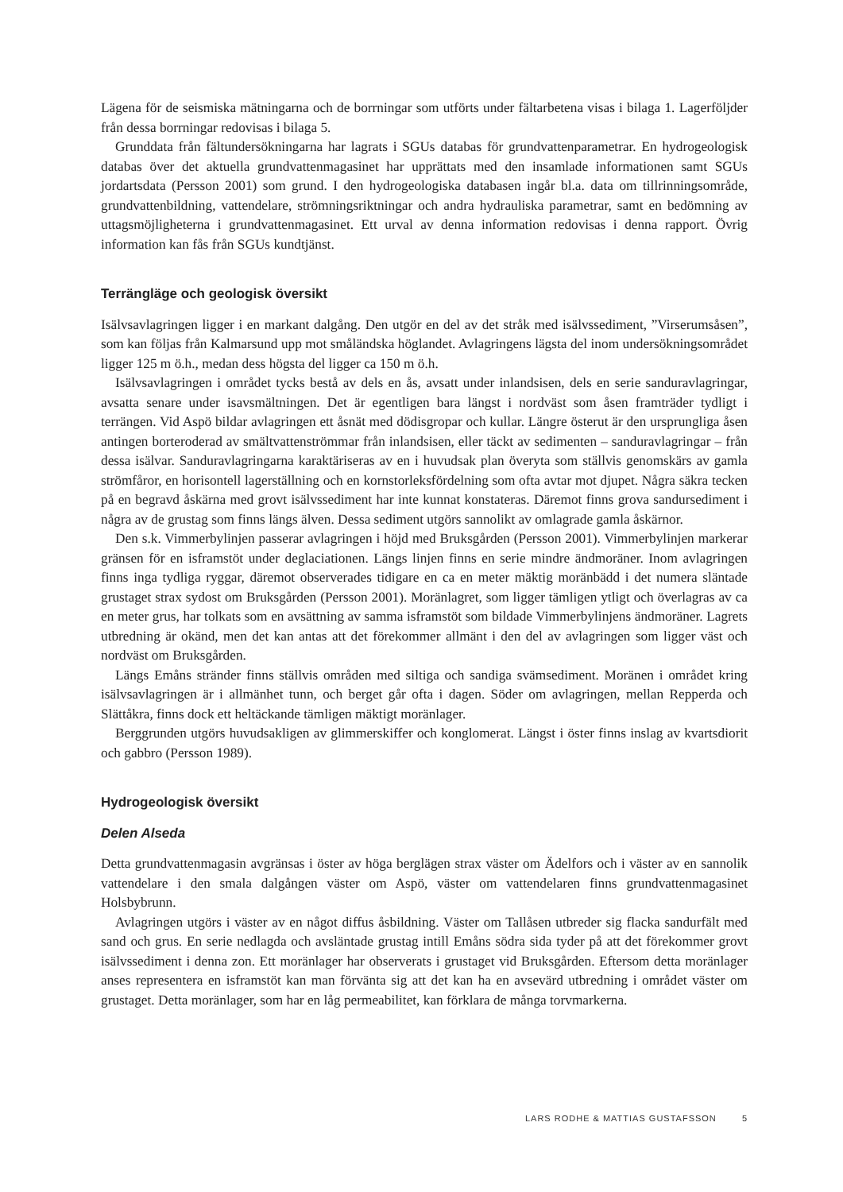Lägena för de seismiska mätningarna och de borrningar som utförts under fältarbetena visas i bilaga 1. Lagerföljder från dessa borrningar redovisas i bilaga 5.
Grunddata från fältundersökningarna har lagrats i SGUs databas för grundvattenparametrar. En hydrogeologisk databas över det aktuella grundvattenmagasinet har upprättats med den insamlade informationen samt SGUs jordartsdata (Persson 2001) som grund. I den hydrogeologiska databasen ingår bl.a. data om tillrinningsområde, grundvattenbildning, vattendelare, strömningsriktningar och andra hydrauliska parametrar, samt en bedömning av uttagsmöjligheterna i grundvattenmagasinet. Ett urval av denna information redovisas i denna rapport. Övrig information kan fås från SGUs kundtjänst.
Terrängläge och geologisk översikt
Isälvsavlagringen ligger i en markant dalgång. Den utgör en del av det stråk med isälvssediment, ”Virserumsåsen”, som kan följas från Kalmarsund upp mot småländska höglandet. Avlagringens lägsta del inom undersökningsområdet ligger 125 m ö.h., medan dess högsta del ligger ca 150 m ö.h.
Isälvsavlagringen i området tycks bestå av dels en ås, avsatt under inlandsisen, dels en serie sandur­avlagringar, avsatta senare under isavsmältningen. Det är egentligen bara längst i nordväst som åsen framträder tydligt i terrängen. Vid Aspö bildar avlagringen ett åsnät med dödisgropar och kullar. Längre österut är den ursprungliga åsen antingen borteroderad av smältvattenströmmar från inlandsisen, eller täckt av sedimenten – sanduravlagringar – från dessa isälvar. Sanduravlagringarna karaktäriseras av en i huvudsak plan överyta som ställvis genomskärs av gamla strömfåror, en horisontell lagerställning och en kornstorleksfördelning som ofta avtar mot djupet. Några säkra tecken på en begravd åskärna med grovt isälvssediment har inte kunnat konstateras. Däremot finns grova sandursediment i några av de grustag som finns längs älven. Dessa sediment utgörs sannolikt av omlagrade gamla åskärnor.
Den s.k. Vimmerbylinjen passerar avlagringen i höjd med Bruksgården (Persson 2001). Vimmerbylin­jen markerar gränsen för en isframstöt under deglaciationen. Längs linjen finns en serie mindre ändmo­räner. Inom avlagringen finns inga tydliga ryggar, däremot observerades tidigare en ca en meter mäktig moränbädd i det numera släntade grustaget strax sydost om Bruksgården (Persson 2001). Moränlagret, som ligger tämligen ytligt och överlagras av ca en meter grus, har tolkats som en avsättning av samma isframstöt som bildade Vimmerbylinjens ändmoräner. Lagrets utbredning är okänd, men det kan antas att det förekommer allmänt i den del av avlagringen som ligger väst och nordväst om Bruksgården.
Längs Emåns stränder finns ställvis områden med siltiga och sandiga svämsediment. Moränen i området kring isälvsavlagringen är i allmänhet tunn, och berget går ofta i dagen. Söder om avlagringen, mellan Repperda och Slättåkra, finns dock ett heltäckande tämligen mäktigt moränlager.
Berggrunden utgörs huvudsakligen av glimmerskiffer och konglomerat. Längst i öster finns inslag av kvartsdiorit och gabbro (Persson 1989).
Hydrogeologisk översikt
Delen Alseda
Detta grundvattenmagasin avgränsas i öster av höga berglägen strax väster om Ädelfors och i väster av en sannolik vattendelare i den smala dalgången väster om Aspö, väster om vattendelaren finns grundvattenmagasinet Holsbybrunn.
Avlagringen utgörs i väster av en något diffus åsbildning. Väster om Tallåsen utbreder sig flacka san­durfält med sand och grus. En serie nedlagda och avsläntade grustag intill Emåns södra sida tyder på att det förekommer grovt isälvssediment i denna zon. Ett moränlager har observerats i grustaget vid Bruks­gården. Eftersom detta moränlager anses representera en isframstöt kan man förvänta sig att det kan ha en avsevärd utbredning i området väster om grustaget. Detta moränlager, som har en låg permeabilitet, kan förklara de många torvmarkerna.
LARS RODHE & MATTIAS GUSTAFSSON 5